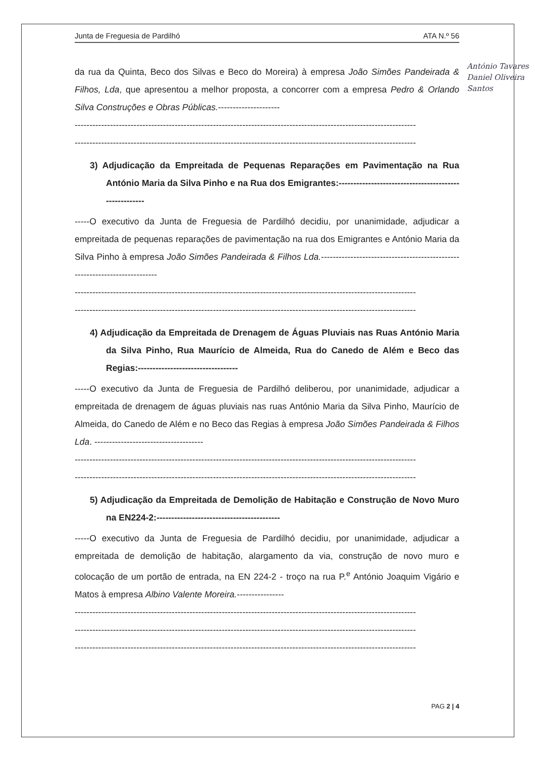Junta de Freguesia de Pardilhó ATA N.º 56
da rua da Quinta, Beco dos Silvas e Beco do Moreira) à empresa João Simões Pandeirada & Filhos, Lda, que apresentou a melhor proposta, a concorrer com a empresa Pedro & Orlando Silva Construções e Obras Públicas.---------------------
--------------------------------------------------------------------------------------------------------------------
--------------------------------------------------------------------------------------------------------------------
3) Adjudicação da Empreitada de Pequenas Reparações em Pavimentação na Rua António Maria da Silva Pinho e na Rua dos Emigrantes:------------------------------------------------------
-----O executivo da Junta de Freguesia de Pardilhó decidiu, por unanimidade, adjudicar a empreitada de pequenas reparações de pavimentação na rua dos Emigrantes e António Maria da Silva Pinho à empresa João Simões Pandeirada & Filhos Lda.---------------------------------------------------------------------------
--------------------------------------------------------------------------------------------------------------------
--------------------------------------------------------------------------------------------------------------------
4) Adjudicação da Empreitada de Drenagem de Águas Pluviais nas Ruas António Maria da Silva Pinho, Rua Maurício de Almeida, Rua do Canedo de Além e Beco das Regias:----------------------------------
-----O executivo da Junta de Freguesia de Pardilhó deliberou, por unanimidade, adjudicar a empreitada de drenagem de águas pluviais nas ruas António Maria da Silva Pinho, Maurício de Almeida, do Canedo de Além e no Beco das Regias à empresa João Simões Pandeirada & Filhos Lda. -------------------------------------
--------------------------------------------------------------------------------------------------------------------
--------------------------------------------------------------------------------------------------------------------
5) Adjudicação da Empreitada de Demolição de Habitação e Construção de Novo Muro na EN224-2:------------------------------------------
-----O executivo da Junta de Freguesia de Pardilhó decidiu, por unanimidade, adjudicar a empreitada de demolição de habitação, alargamento da via, construção de novo muro e colocação de um portão de entrada, na EN 224-2 - troço na rua P.<sup>e</sup> António Joaquim Vigário e Matos à empresa Albino Valente Moreira.----------------
--------------------------------------------------------------------------------------------------------------------
--------------------------------------------------------------------------------------------------------------------
--------------------------------------------------------------------------------------------------------------------
António Tavares
Daniel Oliveira
Santos
PAG 2 | 4